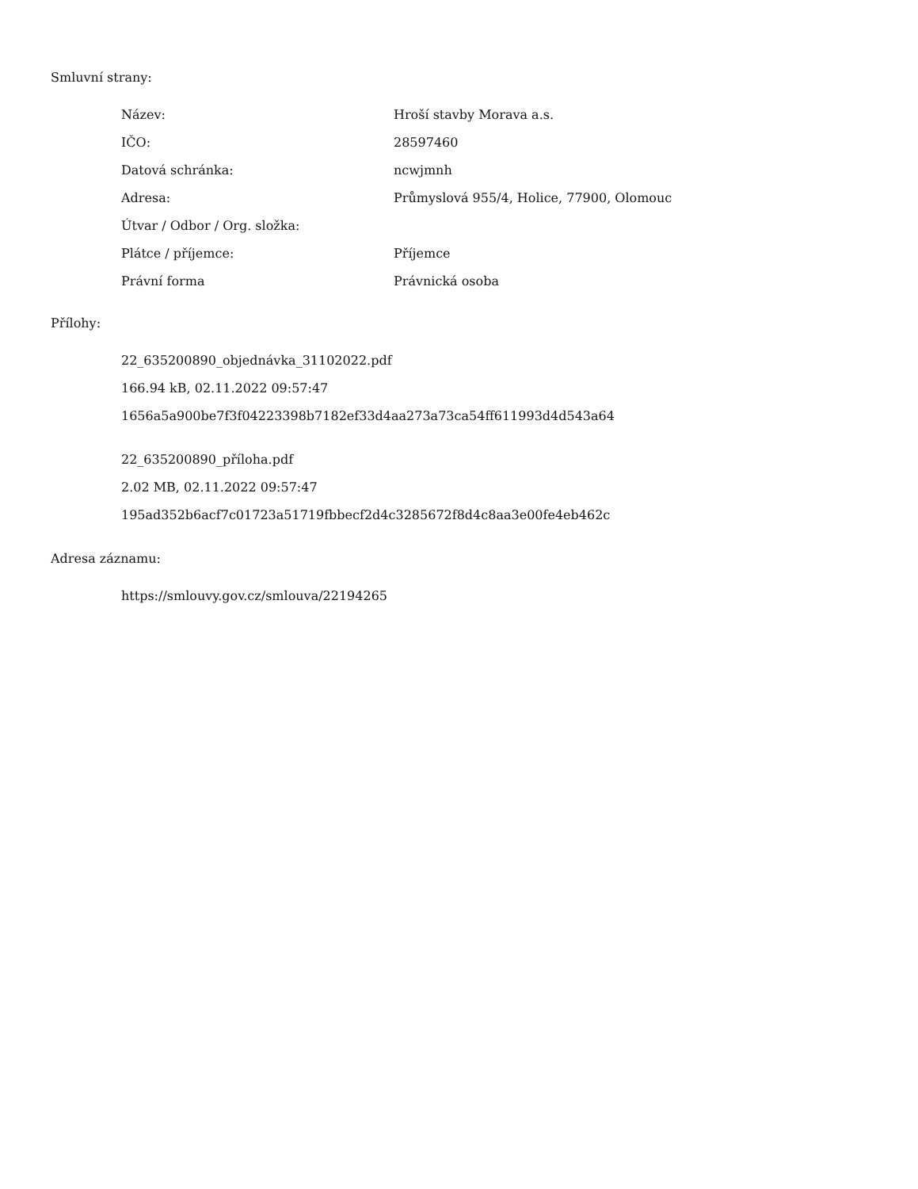Smluvní strany:
| Název: | Hroší stavby Morava a.s. |
| IČO: | 28597460 |
| Datová schránka: | ncwjmnh |
| Adresa: | Průmyslová 955/4, Holice, 77900, Olomouc |
| Útvar / Odbor / Org. složka: | |
| Plátce / příjemce: | Příjemce |
| Právní forma | Právnická osoba |
Přílohy:
22_635200890_objednávka_31102022.pdf
166.94 kB, 02.11.2022 09:57:47
1656a5a900be7f3f04223398b7182ef33d4aa273a73ca54ff611993d4d543a64
22_635200890_příloha.pdf
2.02 MB, 02.11.2022 09:57:47
195ad352b6acf7c01723a51719fbbecf2d4c3285672f8d4c8aa3e00fe4eb462c
Adresa záznamu:
https://smlouvy.gov.cz/smlouva/22194265